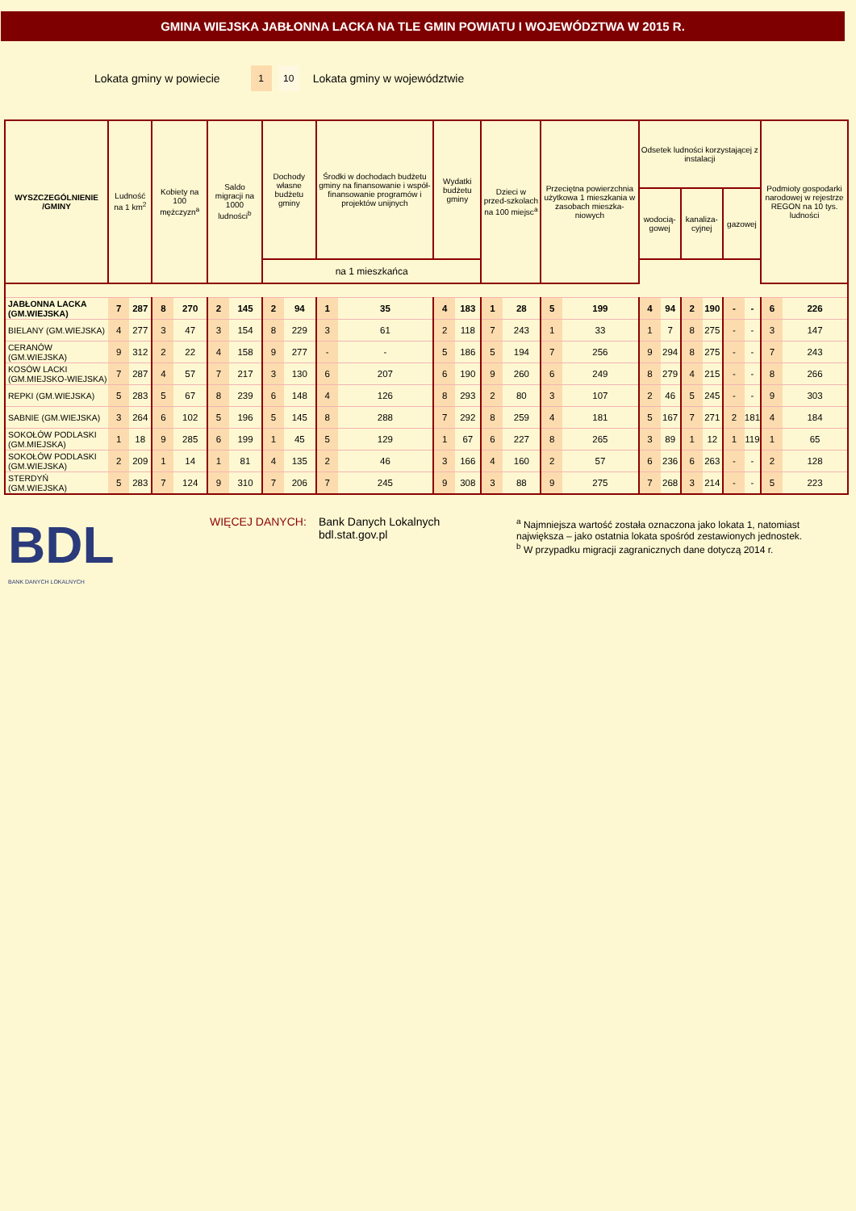GMINA WIEJSKA JABŁONNA LACKA NA TLE GMIN POWIATU I WOJEWÓDZTWA W 2015 R.
Lokata gminy w powiecie 1 10 Lokata gminy w województwie
| WYSZCZEGÓLNIENIE /GMINY | Ludność na 1 km<sup>2</sup> | | Kobiety na 100 mężczyzn<sup>a</sup> | | Saldo migracji na 1000 ludności<sup>b</sup> | | Dochody własne budżetu gminy | | Środki w dochodach budżetu gminy na finansowanie i współ-finansowanie programów i projektów unijnych | | Wydatki budżetu gminy | | Dzieci w przed-szkolach na 100 miejsc<sup>a</sup> | | Przeciętna powierzchnia użytkowa 1 mieszkania w zasobach mieszka-niowych | | Odsetek ludności korzystającej z instalacji | | | | | | Podmioty gospodarki narodowej w rejestrze REGON na 10 tys. ludności | |
| --- | --- | --- | --- | --- | --- | --- | --- | --- | --- | --- | --- | --- | --- | --- | --- | --- | --- | --- | --- | --- | --- | --- | --- | --- |
| | | | | | | | | | | | | | | | | | wodocią-gowej | | kanaliza-cyjnej | | gazowej | | | |
| | | | | | | | na 1 mieszkańca | | | | | | | | | | | | | | | | | |
| JABŁONNA LACKA (GM.WIEJSKA) | 7 | 287 | 8 | 270 | 2 | 145 | 2 | 94 | 1 | 35 | 4 | 183 | 1 | 28 | 5 | 199 | 4 | 94 | 2 | 190 | - | - | 6 | 226 |
| BIELANY (GM.WIEJSKA) | 4 | 277 | 3 | 47 | 3 | 154 | 8 | 229 | 3 | 61 | 2 | 118 | 7 | 243 | 1 | 33 | 1 | 7 | 8 | 275 | - | - | 3 | 147 |
| CERANÓW (GM.WIEJSKA) | 9 | 312 | 2 | 22 | 4 | 158 | 9 | 277 | - | - | 5 | 186 | 5 | 194 | 7 | 256 | 9 | 294 | 8 | 275 | - | - | 7 | 243 |
| KOSÓW LACKI (GM.MIEJSKO-WIEJSKA) | 7 | 287 | 4 | 57 | 7 | 217 | 3 | 130 | 6 | 207 | 6 | 190 | 9 | 260 | 6 | 249 | 8 | 279 | 4 | 215 | - | - | 8 | 266 |
| REPKI (GM.WIEJSKA) | 5 | 283 | 5 | 67 | 8 | 239 | 6 | 148 | 4 | 126 | 8 | 293 | 2 | 80 | 3 | 107 | 2 | 46 | 5 | 245 | - | - | 9 | 303 |
| SABNIE (GM.WIEJSKA) | 3 | 264 | 6 | 102 | 5 | 196 | 5 | 145 | 8 | 288 | 7 | 292 | 8 | 259 | 4 | 181 | 5 | 167 | 7 | 271 | 2 | 181 | 4 | 184 |
| SOKOŁÓW PODLASKI (GM.MIEJSKA) | 1 | 18 | 9 | 285 | 6 | 199 | 1 | 45 | 5 | 129 | 1 | 67 | 6 | 227 | 8 | 265 | 3 | 89 | 1 | 12 | 1 | 119 | 1 | 65 |
| SOKOŁÓW PODLASKI (GM.WIEJSKA) | 2 | 209 | 1 | 14 | 1 | 81 | 4 | 135 | 2 | 46 | 3 | 166 | 4 | 160 | 2 | 57 | 6 | 236 | 6 | 263 | - | - | 2 | 128 |
| STERDYŃ (GM.WIEJSKA) | 5 | 283 | 7 | 124 | 9 | 310 | 7 | 206 | 7 | 245 | 9 | 308 | 3 | 88 | 9 | 275 | 7 | 268 | 3 | 214 | - | - | 5 | 223 |
BDL
BANK DANYCH LOKALNYCH
WIĘCEJ DANYCH: Bank Danych Lokalnych
bdl.stat.gov.pl
<sup>a</sup> Najmniejsza wartość została oznaczona jako lokata 1, natomiast
największa – jako ostatnia lokata spośród zestawionych jednostek.
<sup>b</sup> W przypadku migracji zagranicznych dane dotyczą 2014 r.